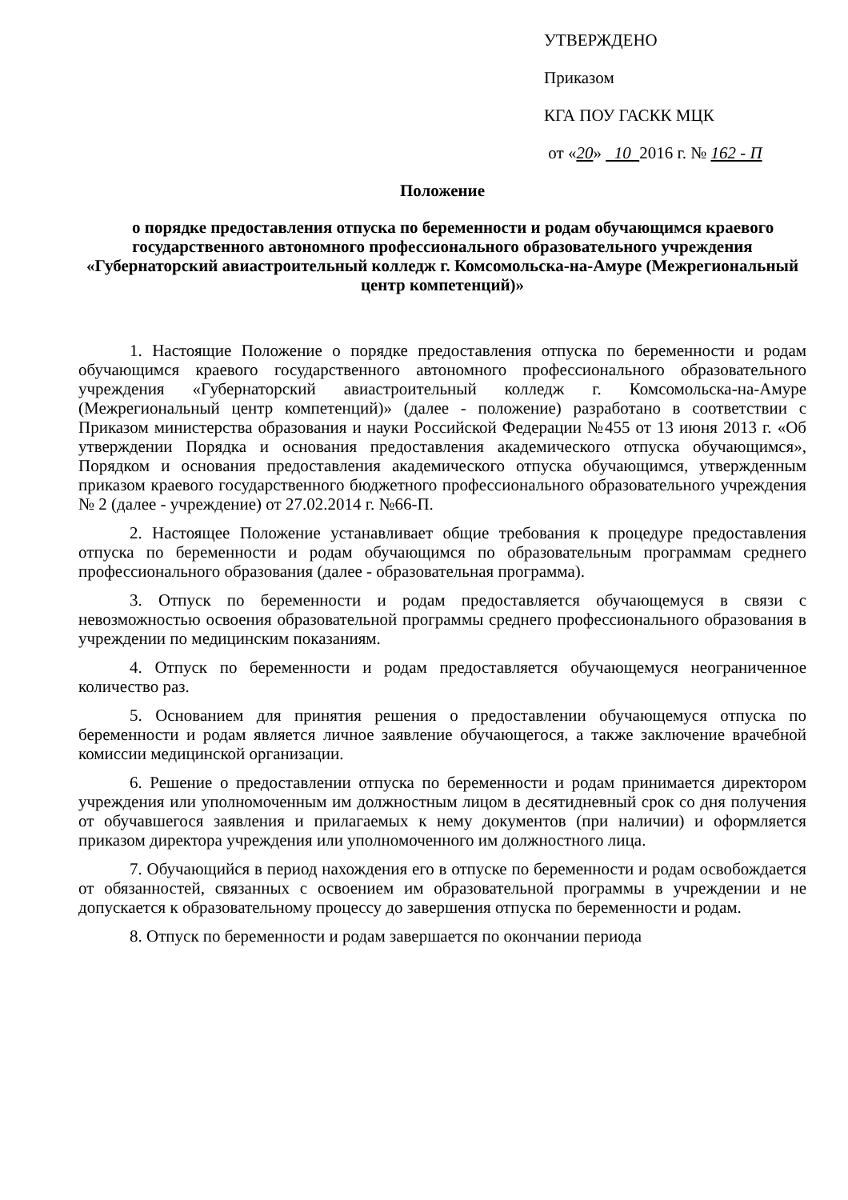УТВЕРЖДЕНО
Приказом
КГА ПОУ ГАСКК МЦК
от «20» 10 2016 г. № 162 - П
Положение
о порядке предоставления отпуска по беременности и родам обучающимся краевого государственного автономного профессионального образовательного учреждения «Губернаторский авиастроительный колледж г. Комсомольска-на-Амуре (Межрегиональный центр компетенций)»
1. Настоящие Положение о порядке предоставления отпуска по беременности и родам обучающимся краевого государственного автономного профессионального образовательного учреждения «Губернаторский авиастроительный колледж г. Комсомольска-на-Амуре (Межрегиональный центр компетенций)» (далее - положение) разработано в соответствии с Приказом министерства образования и науки Российской Федерации №455 от 13 июня 2013 г. «Об утверждении Порядка и основания предоставления академического отпуска обучающимся», Порядком и основания предоставления академического отпуска обучающимся, утвержденным приказом краевого государственного бюджетного профессионального образовательного учреждения № 2 (далее - учреждение) от 27.02.2014 г. №66-П.
2. Настоящее Положение устанавливает общие требования к процедуре предоставления отпуска по беременности и родам обучающимся по образовательным программам среднего профессионального образования (далее - образовательная программа).
3. Отпуск по беременности и родам предоставляется обучающемуся в связи с невозможностью освоения образовательной программы среднего профессионального образования в учреждении по медицинским показаниям.
4. Отпуск по беременности и родам предоставляется обучающемуся неограниченное количество раз.
5. Основанием для принятия решения о предоставлении обучающемуся отпуска по беременности и родам является личное заявление обучающегося, а также заключение врачебной комиссии медицинской организации.
6. Решение о предоставлении отпуска по беременности и родам принимается директором учреждения или уполномоченным им должностным лицом в десятидневный срок со дня получения от обучавшегося заявления и прилагаемых к нему документов (при наличии) и оформляется приказом директора учреждения или уполномоченного им должностного лица.
7. Обучающийся в период нахождения его в отпуске по беременности и родам освобождается от обязанностей, связанных с освоением им образовательной программы в учреждении и не допускается к образовательному процессу до завершения отпуска по беременности и родам.
8. Отпуск по беременности и родам завершается по окончании периода